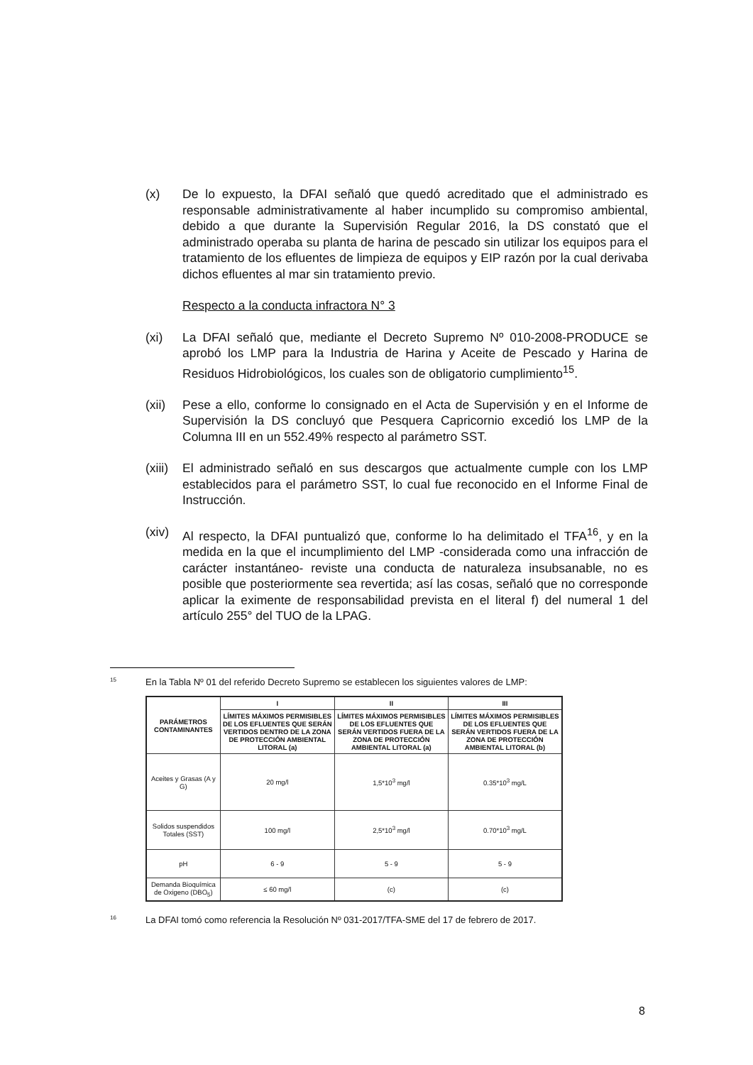(x) De lo expuesto, la DFAI señaló que quedó acreditado que el administrado es responsable administrativamente al haber incumplido su compromiso ambiental, debido a que durante la Supervisión Regular 2016, la DS constató que el administrado operaba su planta de harina de pescado sin utilizar los equipos para el tratamiento de los efluentes de limpieza de equipos y EIP razón por la cual derivaba dichos efluentes al mar sin tratamiento previo.
Respecto a la conducta infractora N° 3
(xi) La DFAI señaló que, mediante el Decreto Supremo Nº 010-2008-PRODUCE se aprobó los LMP para la Industria de Harina y Aceite de Pescado y Harina de Residuos Hidrobiológicos, los cuales son de obligatorio cumplimiento<sup>15</sup>.
(xii)
Pese a ello, conforme lo consignado en el Acta de Supervisión y en el Informe de Supervisión la DS concluyó que Pesquera Capricornio excedió los LMP de la Columna III en un 552.49% respecto al parámetro SST.
(xiii)
El administrado señaló en sus descargos que actualmente cumple con los LMP establecidos para el parámetro SST, lo cual fue reconocido en el Informe Final de Instrucción.
(xiv)
Al respecto, la DFAI puntualizó que, conforme lo ha delimitado el TFA<sup>16</sup>, y en la medida en la que el incumplimiento del LMP -considerada como una infracción de carácter instantáneo- reviste una conducta de naturaleza insubsanable, no es posible que posteriormente sea revertida; así las cosas, señaló que no corresponde aplicar la eximente de responsabilidad prevista en el literal f) del numeral 1 del artículo 255° del TUO de la LPAG.
<sup>15</sup> En la Tabla Nº 01 del referido Decreto Supremo se establecen los siguientes valores de LMP:
| PARÁMETROS CONTAMINANTES | I | II | III |
| --- | --- | --- | --- |
| | LÍMITES MÁXIMOS PERMISIBLES DE LOS EFLUENTES QUE SERÁN VERTIDOS DENTRO DE LA ZONA DE PROTECCIÓN AMBIENTAL LITORAL (a) | LÍMITES MÁXIMOS PERMISIBLES DE LOS EFLUENTES QUE SERÁN VERTIDOS FUERA DE LA ZONA DE PROTECCIÓN AMBIENTAL LITORAL (a) | LÍMITES MÁXIMOS PERMISIBLES DE LOS EFLUENTES QUE SERÁN VERTIDOS FUERA DE LA ZONA DE PROTECCIÓN AMBIENTAL LITORAL (b) |
| Aceites y Grasas (A y G) | 20 mg/l | 1,5*10<sup>3</sup> mg/l | 0.35*10<sup>3</sup> mg/L |
| Solidos suspendidos Totales (SST) | 100 mg/l | 2,5*10<sup>3</sup> mg/l | 0.70*10<sup>3</sup> mg/L |
| pH | 6 - 9 | 5 - 9 | 5 - 9 |
| Demanda Bioquímica de Oxigeno (DBO<sub>5</sub>) | ≤ 60 mg/l | (c) | (c) |
<sup>16</sup> La DFAI tomó como referencia la Resolución Nº 031-2017/TFA-SME del 17 de febrero de 2017.
8